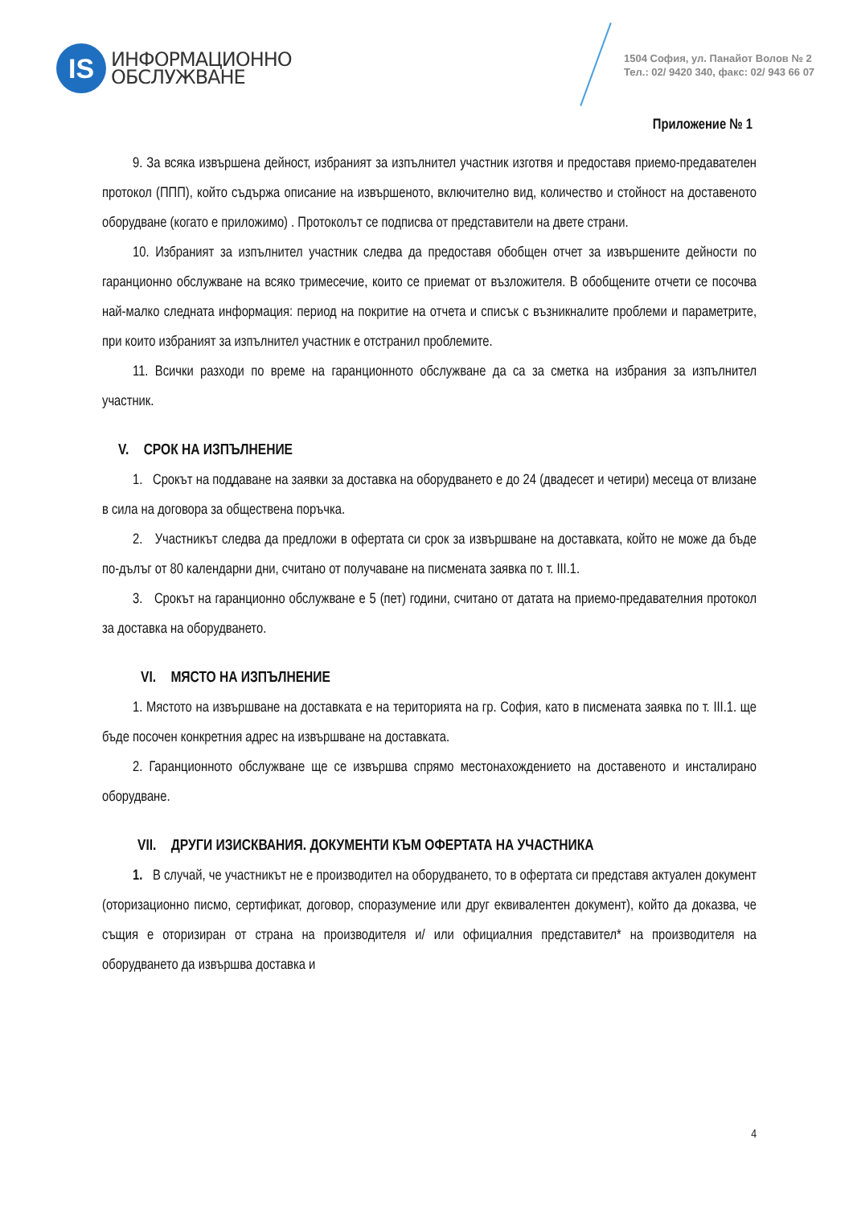IS
ИНФОРМАЦИОННО
ОБСЛУЖВАНЕ
1504 София, ул. Панайот Волов № 2
Тел.: 02/ 9420 340, факс: 02/ 943 66 07
Приложение № 1
9. За всяка извършена дейност, избраният за изпълнител участник изготвя и предоставя приемо-предавателен протокол (ППП), който съдържа описание на извършеното, включително вид, количество и стойност на доставеното оборудване (когато е приложимо) . Протоколът се подписва от представители на двете страни.
10. Избраният за изпълнител участник следва да предоставя обобщен отчет за извършените дейности по гаранционно обслужване на всяко тримесечие, които се приемат от възложителя. В обобщените отчети се посочва най-малко следната информация: период на покритие на отчета и списък с възникналите проблеми и параметрите, при които избраният за изпълнител участник е отстранил проблемите.
11. Всички разходи по време на гаранционното обслужване да са за сметка на избрания за изпълнител участник.
V. СРОК НА ИЗПЪЛНЕНИЕ
1. Срокът на поддаване на заявки за доставка на оборудването е до 24 (двадесет и четири) месеца от влизане в сила на договора за обществена поръчка.
2. Участникът следва да предложи в офертата си срок за извършване на доставката, който не може да бъде по-дълъг от 80 календарни дни, считано от получаване на писмената заявка по т. III.1.
3. Срокът на гаранционно обслужване е 5 (пет) години, считано от датата на приемо-предавателния протокол за доставка на оборудването.
VI. МЯСТО НА ИЗПЪЛНЕНИЕ
1. Мястото на извършване на доставката е на територията на гр. София, като в писмената заявка по т. III.1. ще бъде посочен конкретния адрес на извършване на доставката.
2. Гаранционното обслужване ще се извършва спрямо местонахождението на доставеното и инсталирано оборудване.
VII. ДРУГИ ИЗИСКВАНИЯ. ДОКУМЕНТИ КЪМ ОФЕРТАТА НА УЧАСТНИКА
1. В случай, че участникът не е производител на оборудването, то в офертата си представя актуален документ (оторизационно писмо, сертификат, договор, споразумение или друг еквивалентен документ), който да доказва, че същия е оторизиран от страна на производителя и/ или официалния представител* на производителя на оборудването да извършва доставка и
4